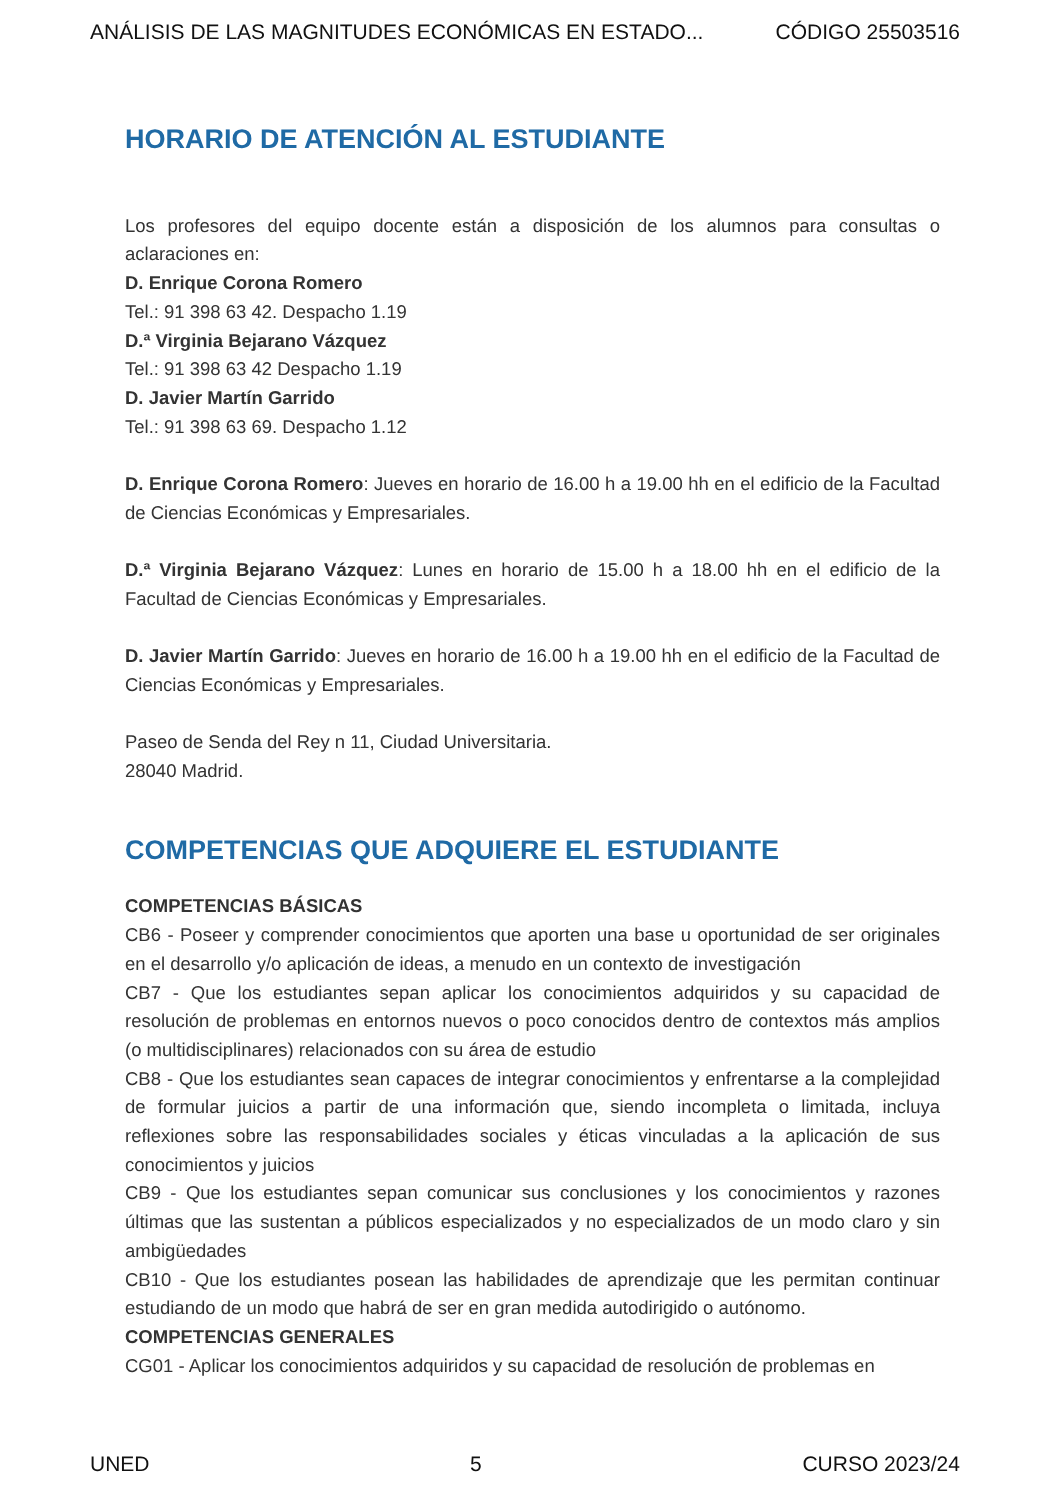ANÁLISIS DE LAS MAGNITUDES ECONÓMICAS EN ESTADO... CÓDIGO 25503516
HORARIO DE ATENCIÓN AL ESTUDIANTE
Los profesores del equipo docente están a disposición de los alumnos para consultas o aclaraciones en:
D. Enrique Corona Romero
Tel.: 91 398 63 42. Despacho 1.19
D.ª Virginia Bejarano Vázquez
Tel.: 91 398 63 42 Despacho 1.19
D. Javier Martín Garrido
Tel.: 91 398 63 69. Despacho 1.12
D. Enrique Corona Romero: Jueves en horario de 16.00 h a 19.00 hh en el edificio de la Facultad de Ciencias Económicas y Empresariales.
D.ª Virginia Bejarano Vázquez: Lunes en horario de 15.00 h a 18.00 hh en el edificio de la Facultad de Ciencias Económicas y Empresariales.
D. Javier Martín Garrido: Jueves en horario de 16.00 h a 19.00 hh en el edificio de la Facultad de Ciencias Económicas y Empresariales.
Paseo de Senda del Rey n 11, Ciudad Universitaria.
28040 Madrid.
COMPETENCIAS QUE ADQUIERE EL ESTUDIANTE
COMPETENCIAS BÁSICAS
CB6 - Poseer y comprender conocimientos que aporten una base u oportunidad de ser originales en el desarrollo y/o aplicación de ideas, a menudo en un contexto de investigación
CB7 - Que los estudiantes sepan aplicar los conocimientos adquiridos y su capacidad de resolución de problemas en entornos nuevos o poco conocidos dentro de contextos más amplios (o multidisciplinares) relacionados con su área de estudio
CB8 - Que los estudiantes sean capaces de integrar conocimientos y enfrentarse a la complejidad de formular juicios a partir de una información que, siendo incompleta o limitada, incluya reflexiones sobre las responsabilidades sociales y éticas vinculadas a la aplicación de sus conocimientos y juicios
CB9 - Que los estudiantes sepan comunicar sus conclusiones y los conocimientos y razones últimas que las sustentan a públicos especializados y no especializados de un modo claro y sin ambigüedades
CB10 - Que los estudiantes posean las habilidades de aprendizaje que les permitan continuar estudiando de un modo que habrá de ser en gran medida autodirigido o autónomo.
COMPETENCIAS GENERALES
CG01 - Aplicar los conocimientos adquiridos y su capacidad de resolución de problemas en
UNED 5 CURSO 2023/24